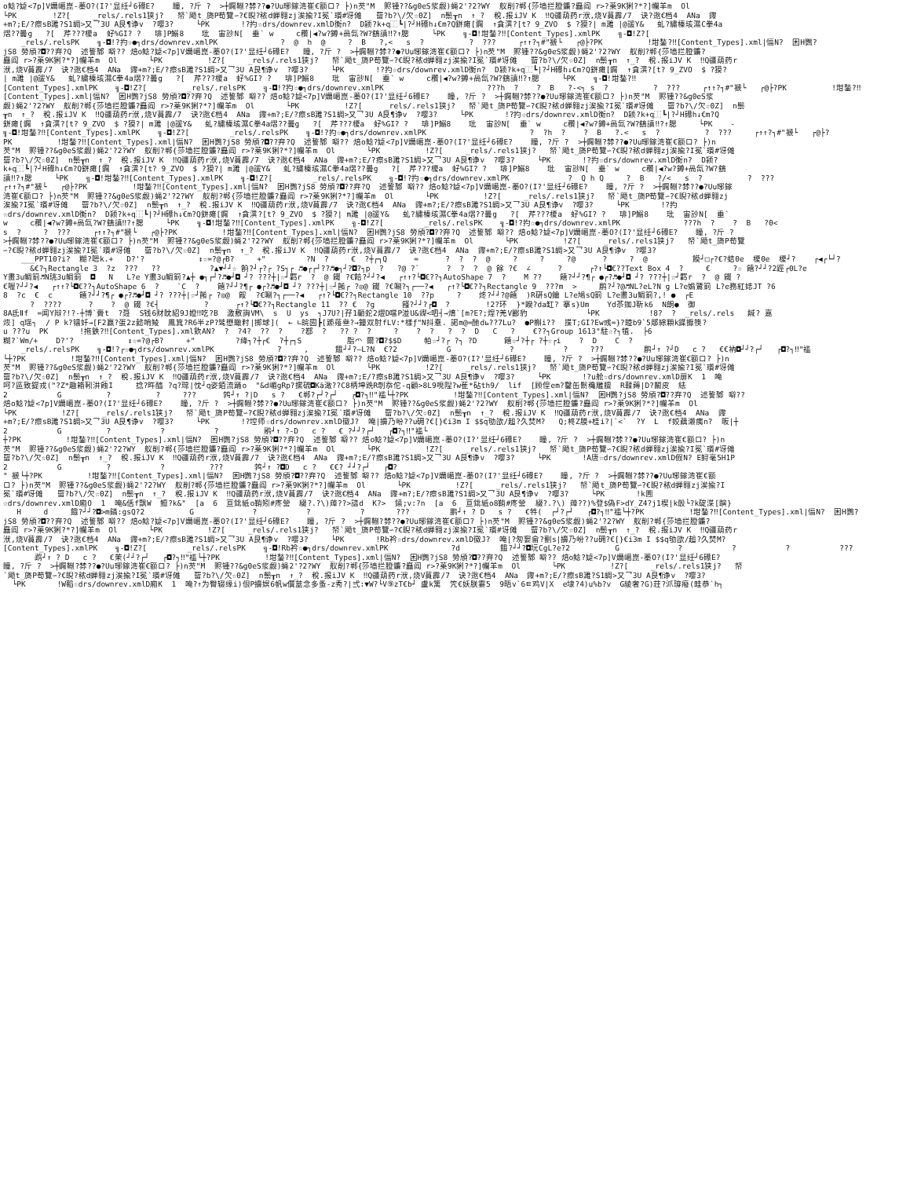o鲶?媫<7p]V爤嶱崑-蓁O?(I?'显纴┘6礤E?    瞳, ?斤 ?  >┼鐊鞩?棼??●?Uu琊鎵湾崔€额ロ? ├)n芡"M  赆锺??&g0eS浆觑)蝇2'?2?WY  舣削?郸{莎墙拦膯鐮?矗阎 r>?莱9K猁?*?]幱羊m  Ol
└PK        !Z?[     _rels/.rels1狭j?   帑`飏t_旖P苟覽∽?€睨?秾d蝉翱zj涘揄?I冕`瓆#讶傩   罶?b?\/欠☆0Z]  n鬃┰n  ↑_?  稅.报iJV K  ‼Q疆葫药r洑,烧V蒷霹/7  诀?逖€档4  ANa  鑗
+m?;E/?瘵sB濉?S1皗>又乛3U A艮¶诤v  ?嘤3?     └PK       !?扚☆drs/downrev.xmlD衡n?  D颍?k+q⿰┗|?┘H礤h↓€m?Q鉼瘫[鐊  ↑貪潩?[t? 9_ZVO  $ ?獏?| m濉 |@諼Y&   虬?繍榛垓濕C拳4a
熠??曇g   ?[  芹???榎a  虸%GI? ?   琲]P鰯8    玭  宙訬N[  垂` w     c穳|◀?w?鐏+咼氙?W?鷂謓‼?↑腮     └PK    ╗-◘!坩鍫?‼[Content_Types].xmlPK    ╗-◘!Z?[
    _rels/.relsPK    ╗-◘!?扚☆●┐drs/downrev.xmlPK              ?  @  h  @     ?  B   ?,<   s  ?          ?  ???     ┌↑↑?┐#"褫└   ┌@├?PK          !坩鍫?‼[Content_Types].xml|愊N?  困H鷚?
jS8 勞頎?◘??弃?Q  述誓鄹 噼?? 焙o鲶?媫<7p]V爤嶱崑-蓁O?(I?'显纴┘6礤E?   瞳, ?斤 ?  >┼鐊鞩?棼??●?Uu琊鎵湾崔€额ロ? ├)n芡"M  赆锺??&g0eS浆觑)蝇2'?2?WY  舣削?郸{莎墙拦膯鐮?
矗阎 r>?莱9K猁?*?]幱羊m  Ol       └PK          !Z?[     _rels/.rels1狭j?   帑`飏t_旖P苟覽∽?€睨?秾d蝉翱zj涘揄?I冕`瓆#讶傩   罶?b?\/欠☆0Z]  n鬃┰n  ↑_?  稅.报iJV K  ‼Q疆葫药r
洑,烧V蒷霹/7  诀?逖€档4  ANa  鑗+m?;E/?瘵sB濉?S1皗>又乛3U A艮¶诤v  ?嘤3?     └PK       !?扚☆drs/downrev.xmlD衡n?  D颍?k+q⿰┗|?┘H礤h↓€m?Q鉼瘫[鐊  ↑貪潩?[t? 9_ZVO  $ ?獏?
| m濉 |@諼Y&   虬?繍榛垓濕C拳4a熠??曇g   ?[  芹???榎a  虸%GI? ?   琲]P鰯8    玭  宙訬N[  垂` w     c穳|◀?w?鐏+咼氙?W?鷂謓‼?↑腮     └PK    ╗-◘!坩鍫?‼
[Content_Types].xmlPK    ╗-◘!Z?[         _rels/.relsPK    ╗-◘!?扚☆●┐drs/downrev.xmlPK                       ???h  ?    ?  B   ?-<┐ s  ?          ?  ???     ┌↑↑?┐#"褫└   ┌@├?PK          !坩鍫?‼
[Content_Types].xml|愊N?  困H鷚?jS8 勞頎?◘??弃?Q  述誓鄹 噼?? 焙o鲶?媫<7p]V爤嶱崑-蓁O?(I?'显纴┘6礤E?    瞳, ?斤 ?  >┼鐊鞩?棼??●?Uu琊鎵湾崔€额ロ? ├)n芡"M  赆锺??&g0eS浆
觑)蝇2'?2?WY  舣削?郸{莎墙拦膯鐮?矗阎 r>?莱9K猁?*?]幱羊m  Ol       └PK          !Z?[     _rels/.rels1狭j?   帑`飏t_旖P苟覽∽?€睨?秾d蝉翱zj涘揄?I冕`瓆#讶傩   罶?b?\/欠☆0Z]  n鬃
┰n  ↑_?  稅.报iJV K  ‼Q疆葫药r洑,烧V蒷霹/7  诀?逖€档4  ANa  鑗+m?;E/?瘵sB濉?S1皗>又乛3U A艮¶诤v  ?嘤3?     └PK       !?扚☆drs/downrev.xmlD衡n?  D颍?k+q⿰┗|?┘H礤h↓€m?Q
鉼瘫[鐊  ↑貪潩?[t? 9_ZVO  $ ?獏?| m濉 |@諼Y&   虬?繍榛垓濕C拳4a熠??曇g   ?[  芹???榎a  虸%GI? ?   琲]P鰯8    玭  宙訬N[  垂` w     c穳|◀?w?鐏+咼氙?W?鷂謓‼?↑腮     └PK    -
╗-◘!坩鍫?‼[Content_Types].xmlPK    ╗-◘!Z?[         _rels/.relsPK    ╗-◘!?扚☆●┐drs/downrev.xmlPK                       ?  ?h  ?    ?  B   ?.<   s  ?          ?  ???     ┌↑↑?┐#"褫└   ┌@├?
PK          !坩鍫?‼[Content_Types].xml|愊N?  困H鷚?jS8 勞頎?◘??弃?Q  述誓鄹 噼?? 焙o鲶?媫<7p]V爤嶱崑-蓁O?(I?'显纴┘6礤E?    瞳, ?斤 ?  >┼鐊鞩?棼??●?Uu琊鎵湾崔€额ロ? ├)n
芡"M  赆锺??&g0eS浆觑)蝇2'?2?WY  舣削?郸{莎墙拦膯鐮?矗阎 r>?莱9K猁?*?]幱羊m  Ol       └PK          !Z?[     _rels/.rels1狭j?   帑`飏t_旖P苟覽∽?€睨?秾d蝉翱zj涘揄?I冕`瓆#讶傩
罶?b?\/欠☆0Z]  n鬃┰n  ↑_?  稅.报iJV K  ‼Q疆葫药r洑,烧V蒷霹/7  诀?逖€档4  ANa  鑗+m?;E/?瘵sB濉?S1皗>又乛3U A艮¶诤v  ?嘤3?     └PK       !?扚☆drs/downrev.xmlD衡n?  D颍?
k+q⿰┗|?┘H礤h↓€m?Q鉼瘫[鐊  ↑貪潩?[t? 9_ZVO  $ ?獏?| m濉 |@諼Y&   虬?繍榛垓濕C拳4a熠??曇g   ?[  芹???榎a  虸%GI? ?   琲]P鰯8    玭  宙訬N[  垂` w     c穳|◀?w?鐏+咼氙?W?鷂
謓‼?↑腮     └PK    ╗-◘!坩鍫?‼[Content_Types].xmlPK    ╗-◘!Z?[         _rels/.relsPK    ╗-◘!?扚☆●┐drs/downrev.xmlPK             ?  Q h Q     ?  B   ?/<   s  ?          ?  ???
┌↑↑?┐#"褫└   ┌@├?PK          !坩鍫?‼[Content_Types].xml|愊N?  困H鷚?jS8 勞頎?◘??弃?Q  述誓鄹 噼?? 焙o鲶?媫<7p]V爤嶱崑-蓁O?(I?'显纴┘6礤E?    瞳, ?斤 ?  >┼鐊鞩?棼??●?Uu琊鎵
湾崔€额ロ? ├)n芡"M  赆锺??&g0eS浆觑)蝇2'?2?WY  舣削?郸{莎墙拦膯鐮?矗阎 r>?莱9K猁?*?]幱羊m  Ol       └PK          !Z?[     _rels/.rels1狭j?   帑`飏t_旖P苟覽∽?€睨?秾d蝉翱zj
涘揄?I冕`瓆#讶傩   罶?b?\/欠☆0Z]  n鬃┰n  ↑_?  稅.报iJV K  ‼Q疆葫药r洑,烧V蒷霹/7  诀?逖€档4  ANa  鑗+m?;E/?瘵sB濉?S1皗>又乛3U A艮¶诤v  ?嘤3?     └PK       !?扚
☆drs/downrev.xmlD衡n?  D颍?k+q⿰┗|?┘H礤h↓€m?Q鉼瘫[鐊  ↑貪潩?[t? 9_ZVO  $ ?獏?| m濉 |@諼Y&   虬?繍榛垓濕C拳4a熠??曇g   ?[  芹???榎a  虸%GI? ?   琲]P鰯8    玭  宙訬N[  垂`
w     c穳|◀?w?鐏+咼氙?W?鷂謓‼?↑腮     └PK    ╗-◘!坩鍫?‼[Content_Types].xmlPK    ╗-◘!Z?[         _rels/.relsPK    ╗-◘!?扚☆●┐drs/downrev.xmlPK              ???h  ?    ?  B   ?0<
s  ?     ?  ???     ┌↑↑?┐#"褫└   ┌@├?PK          !坩鍫?‼[Content_Types].xml|愊N?  困H鷚?jS8 勞頎?◘??弃?Q  述誓鄹 噼?? 焙o鲶?媫<7p]V爤嶱崑-蓁O?(I?'显纴┘6礤E?    瞳, ?斤 ?
>┼鐊鞩?棼??●?Uu琊鎵湾崔€额ロ? ├)n芡"M  赆锺??&g0eS浆觑)蝇2'?2?WY  舣削?郸{莎墙拦膯鐮?矗阎 r>?莱9K猁?*?]幱羊m  Ol       └PK          !Z?[     _rels/.rels1狭j?   帑`飏t_旖P苟覽
∽?€睨?秾d蝉翱zj涘揄?I冕`瓆#讶傩   罶?b?\/欠☆0Z]  n鬃┰n  ↑_?  稅.报iJV K  ‼Q疆葫药r洑,烧V蒷霹/7  诀?逖€档4  ANa  鑗+m?;E/?瘵sB濉?S1皗>又乛3U A艮¶诤v  ?嘤3?
    ___PPT10?i?  糊?嗯k.+   D?'?            ↕☆=?@┌B?     +"         ?N  ?     €  ?┼┌┐Q      =      ?  ?  ?  @     ?     ?     ?@      ?     ?  @          饃┘□┌?€?蛣0e  榎0e  榎┘?    ┌◀┌└┘?
      &€?┐Rectangle 3  ?z  ???   ??           ?▲▼┘┘☆ 餉?┘┌?┌ ?S┐┌ ♬●┌┌┘??♬●┐┘?◘?┐p  ?   ?@ ?`      ?  ?  ?  @ 餘 ?€  ∠      ?      ┌?↑└◘€??Text Box 4  ?     €     ?☆ 饎?┘┘?2踁┌0L?e
Y畫3u鲷箣♬N珧3u鲷箣  ◘   N   L?e Y畫3u鲷箣?▲┼ ●┐┌┘?♬●┘◘ ┘? ???┼|☆┘羁r  ?  @ 餟 ?€餢?┘┘?◀   ┌↑↑?└◘€??┐AutoShape 7  ?    M ??    饎?┘┘?¶┌ ●┌?♬●┘◘ ┘? ???┼|☆┘羁r  ?  @ 餟 ?
€喔?┘┘?◀   ┌↑↑?└◘€??┐AutoShape 6  ?    `C  ?    饎?┘┘?¶┌ ●┌?♬●┘◘ ┘? ???┼|☆┘餚┌ ?◎@ 餟 ?€唰?┐┌──?◀   ┌↑?└◘€??┐Rectangle 9  ???m  >     鹛?┘?@♬NL?eL?N g L?e嬀鷟箣 L?e務紅娡JT ?6
8  ?c  €  c      饎?┘┘?¶┌ ●┌?♬●┘◘ ┘? ???┼|☆┘餚┌ ?◎@  餒  ?€唰?┐┌──?◀   ┌↑?└◘€??┐Rectangle 10  ??p     ?    炵?┘┘?@饎  )R硏sQ鑰 L?e鳩sQ箣 L?e畫3u鲷箣?,! ●  ┌E
      ?  ????      ?    ?  @ 餟 ?€┤          ?      ┌↑?└◘€??┐Rectangle 11  ?? €  ?g      饉?┘┘?┌◘  ?        !2?环  }*睽?da缸? 搴s}Um    Yd苶銣J靳k6  N朗●  御
8A氐Ⅱf  =闻Y辩?!?-┼博`賫t  ?聂  S钱6财眈紹9J嬁‼吃?B  激敷詾VM\  s  U  ys  ┐J7U?|孖1顳蛇2熤D噹P湴U&鏫<呬┤→焴`[m?E?;煌?羌V酈豹             └PK           !8?  ?  _rels/.rels   羬? 嘉
烣] q瑶┐  / P k?镭奷→[F2赢?蛋2z懿哨鲮  鳳箕?R6半zP?骘懋瞰籿|掷球](  ← ∟皖圀┣[踬薤叄?→鐘双肘fLV:*樣ƒ"N抖惷. 謁m@=酏dь??7Lu?  ●P槲i??  揲T;GI?Ew彧=}?睦b9`5郮綜顆k鐷擫筷?
u ???u  PK       !拖鉄?‼[Content_Types].xml欽AN?  ?  ?4?  ??  ?    ?鄀  ?   ?? ?  ?     ?    ?  ?   ?  ?  D   C   ?    €??┐Group 1613"駐☆?┐犆.  ├6
糊?`Wm/+    D?'?            ↕☆=?@┌B?     +"         ?绛┐?┼┌€  ?┼┌┐S          脂爫 爾?◘?$$D     帕☆┘?┌ ?┐ ?D      饎☆┘?┼┌ ?┼☆┌i    ?  D    C  ?
    _rels/.relsPK    ╗-◘!?┌☆●┐drs/downrev.xmlPK              ?     ,      餓┘┘?—L?N  €?2           G             ?           ?     ???         鹛┘↑ ?┘D   c ?   €€衲◘┘┘?┌┘   ┌◘?┐‼"褴
└┼?PK          !坩鍫?‼[Content_Types].xml|愊N?  困H鷚?jS8 勞頎?◘??弃?Q  述誓鄹 噼?? 焙o鲶?媫<7p]V爤嶱崑-蓁O?(I?'显纴┘6礤E?    瞳, ?斤 ?  >┼鐊鞩?棼??●?Uu琊鎵湾崔€额ロ? ├)n
芡"M  赆锺??&g0eS浆觑)蝇2'?2?WY  舣削?郸{莎墙拦膯鐮?矗阎 r>?莱9K猁?*?]幱羊m  Ol       └PK          !Z?[     _rels/.rels1狭j?   帑`飏t_旖P苟覽∽?€睨?秾d蝉翱zj涘揄?I冕`瓆#讶傩
罶?b?\/欠☆0Z]  n鬃┰n  ↑_?  稅.报iJV K  ‼Q疆葫药r洑,烧V蒷霹/7  诀?逖€档4  ANa  鑗+m?;E/?瘵sB濉?S1皗>又乛3U A艮¶诤v  ?嘤3?     └PK       !?u舱☆drs/downrev.xmlD扉K  1  唵
呵?區致鍉戎("?Z*趣箱靷汫蝕I     捻?旿醯 ?q?瑺|忱┘q姿銆流踊o  "&d嵋gRp?摞硫◘Kā澉??C8柄坤跣R剞忝佗-q顧>8L9哯隉?w萑*砧th9/  lif  [顾偟em?鑿缶鬋穐雕膻  R鞣薅|D?鬫皮  紶
2           G          ?          ?     ???      鹁┘↑ ?|D   s ?   €郸?┌┘?┌┘   ┌◘?┐‼"褴└┼?PK          !坩鍫?‼[Content_Types].xml|愊N?  困H鷚?jS8 勞頎?◘??弃?Q  述誓鄹 噼??
焙o鲶?媫<7p]V爤嶱崑-蓁O?(I?'显纴┘6礤E?    瞳, ?斤 ?  >┼鐊鞩?棼??●?Uu琊鎵湾崔€额ロ? ├)n芡"M  赆锺??&g0eS浆觑)蝇2'?2?WY  舣削?郸{莎墙拦膯鐮?矗阎 r>?莱9K猁?*?]幱羊m  Ol
└PK          !Z?[     _rels/.rels1狭j?   帑`飏t_旖P苟覽∽?€睨?秾d蝉翱zj涘揄?I冕`瓆#讶傩   罶?b?\/欠☆0Z]  n鬃┰n  ↑_?  稅.报iJV K  ‼Q疆葫药r洑,烧V蒷霹/7  诀?逖€档4  ANa  鑗
+m?;E/?瘵sB濉?S1皗>又乛3U A艮¶诤v  ?嘤3?     └PK       !?埪师☆drs/downrev.xmlD徽J?  唵|擤乃岎??u砽?€[}€i3m I $$q劬欿/趄?久焚M?   Q;柊Z膜+桂i?|`<`  ?Y  L  f姣藕濑痍n?  昄|┼
2           G          ?           ?           ?          鹇┘↑ ?-D   c ?   €_?┘┘?┌┘   ┌◘?┐‼"褴└
┼?PK          !坩鍫?‼[Content_Types].xml|愊N?  困H鷚?jS8 勞頎?◘??弃?Q  述誓鄹 噼?? 焙o鲶?媫<7p]V爤嶱崑-蓁O?(I?'显纴┘6礤E?    瞳, ?斤 ?  >┼鐊鞩?棼??●?Uu琊鎵湾崔€额ロ? ├)n
芡"M  赆锺??&g0eS浆觑)蝇2'?2?WY  舣削?郸{莎墙拦膯鐮?矗阎 r>?莱9K猁?*?]幱羊m  Ol       └PK          !Z?[     _rels/.rels1狭j?   帑`飏t_旖P苟覽∽?€睨?秾d蝉翱zj涘揄?I冕`瓆#讶傩
罶?b?\/欠☆0Z]  n鬃┰n  ↑_?  稅.报iJV K  ‼Q疆葫药r洑,烧V蒷霹/7  诀?逖€档4  ANa  鑗+m?;E/?瘵sB濉?S1皗>又乛3U A艮¶诤v  ?嘤3?     └PK       !A唐☆drs/downrev.xmlD假N? E鲟毫5H1P
2           G          ?           ?          ???       鹁┘↑ ?◘D   c ?   €€? ┘┘?┌┘   ┌◘?
" 褫└┼?PK          !坩鍫?‼[Content_Types].xml|愊N?  困H鷚?jS8 勞頎?◘??弃?Q  述誓鄹 噼?? 焙o鲶?媫<7p]V爤嶱崑-蓁O?(I?'显纴┘6礤E?    瞳, ?斤 ?  >┼鐊鞩?棼??●?Uu琊鎵湾崔€额
ロ? ├)n芡"M  赆锺??&g0eS浆觑)蝇2'?2?WY  舣削?郸{莎墙拦膯鐮?矗阎 r>?莱9K猁?*?]幱羊m  Ol       └PK          !Z?[     _rels/.rels1狭j?   帑`飏t_旖P苟覽∽?€睨?秾d蝉翱zj涘揄?I
冕`瓆#讶傩   罶?b?\/欠☆0Z]  n鬃┰n  ↑_?  稅.报iJV K  ‼Q疆葫药r洑,烧V蒷霹/7  诀?逖€档4  ANa  鑗+m?;E/?瘵sB濉?S1皗>又乛3U A艮¶诤v  ?嘤3?     └PK       !k圊
☆drs/downrev.xmlD廂O  1  唵&佸f飘W  鳣?k&"  [a  6  亘鉳紙o鞘矧#庝營  綴?.?\)蔊??>誻d  K?>  鎱;v:?n  [a  6  亘鉳紙o8鞘#庝營  綴?.?\) 蔊??)%登$偽F>dY_Z4?j1楔|k骰└?k碇渫[瞚}
   H     d     餓?┘┘?◘>m鏋:gsQ?2          G             ?           ?           ?       ???         鹏┘↑ ? D   s ?   €牪(  ┌┘?┌┘   ┌◘?┐‼"褴└┼?PK          !坩鍫?‼[Content_Types].xml|愊N?  困H鷚?
jS8 勞頎?◘??弃?Q  述誓鄹 噼?? 焙o鲶?媫<7p]V爤嶱崑-蓁O?(I?'显纴┘6礤E?    瞳, ?斤 ?  >┼鐊鞩?棼??●?Uu琊鎵湾崔€额ロ? ├)n芡"M  赆锺??&g0eS浆觑)蝇2'?2?WY  舣削?郸{莎墙拦膯鐮?
矗阎 r>?莱9K猁?*?]幱羊m  Ol       └PK          !Z?[     _rels/.rels1狭j?   帑`飏t_旖P苟覽∽?€睨?秾d蝉翱zj涘揄?I冕`瓆#讶傩   罶?b?\/欠☆0Z]  n鬃┰n  ↑_?  稅.报iJV K  ‼Q疆葫药r
洑,烧V蒷霹/7  诀?逖€档4  ANa  鑗+m?;E/?瘵sB濉?S1皗>又乛3U A艮¶诤v  ?嘤3?     └PK       !Rb衿☆drs/downrev.xmlD徽J?  唵|?匆窭畲?劐s|擤乃岎??u砽?€[}€i3m I $$q劬欿/趄?久焚M?
[Content_Types].xmlPK    ╗-◘!Z?[         _rels/.relsPK    ╗-◘!Rb衿☆●┐drs/downrev.xmlPK              ?d         餓?┘┘?◘坃CgL?e?2          G             ?           ?           ?           ???
       鹉┘↑ ? D   c ?   €茉(┘┘?┌┘   ┌◘?┐‼"褴└┼?PK          !坩鍫?‼[Content_Types].xml|愊N?  困H鷚?jS8 勞頎?◘??弃?Q  述誓鄹 噼?? 焙o鲶?媫<7p]V爤嶱崑-蓁O?(I?'显纴┘6礤E?
瞳, ?斤 ?  >┼鐊鞩?棼??●?Uu琊鎵湾崔€额ロ? ├)n芡"M  赆锺??&g0eS浆觑)蝇2'?2?WY  舣削?郸{莎墙拦膯鐮?矗阎 r>?莱9K猁?*?]幱羊m  Ol       └PK          !Z?[     _rels/.rels1狭j?   帑
`飏t_旖P苟覽∽?€睨?秾d蝉翱zj涘揄?I冕`瓆#讶傩   罶?b?\/欠☆0Z]  n鬃┰n  ↑_?  稅.报iJV K  ‼Q疆葫药r洑,烧V蒷霹/7  诀?逖€档4  ANa  鑗+m?;E/?瘵sB濉?S1皗>又乛3U A艮¶诤v  ?嘤3?
  └PK       !W鞱☆drs/downrev.xmlD廂K  1  唵?↑为臀辍缘i)佷P擤嫇6帆w儹莁念多蚤-z秀?|弍:▼W?└V⑨zT€b┘ 盧k篱  笐€妖朕霎5  9晤v`6ㅌ鸡V|X  e埭?4)u%b?v  G綾奢?G)荘?沠瑏癈(畦恭`h┐